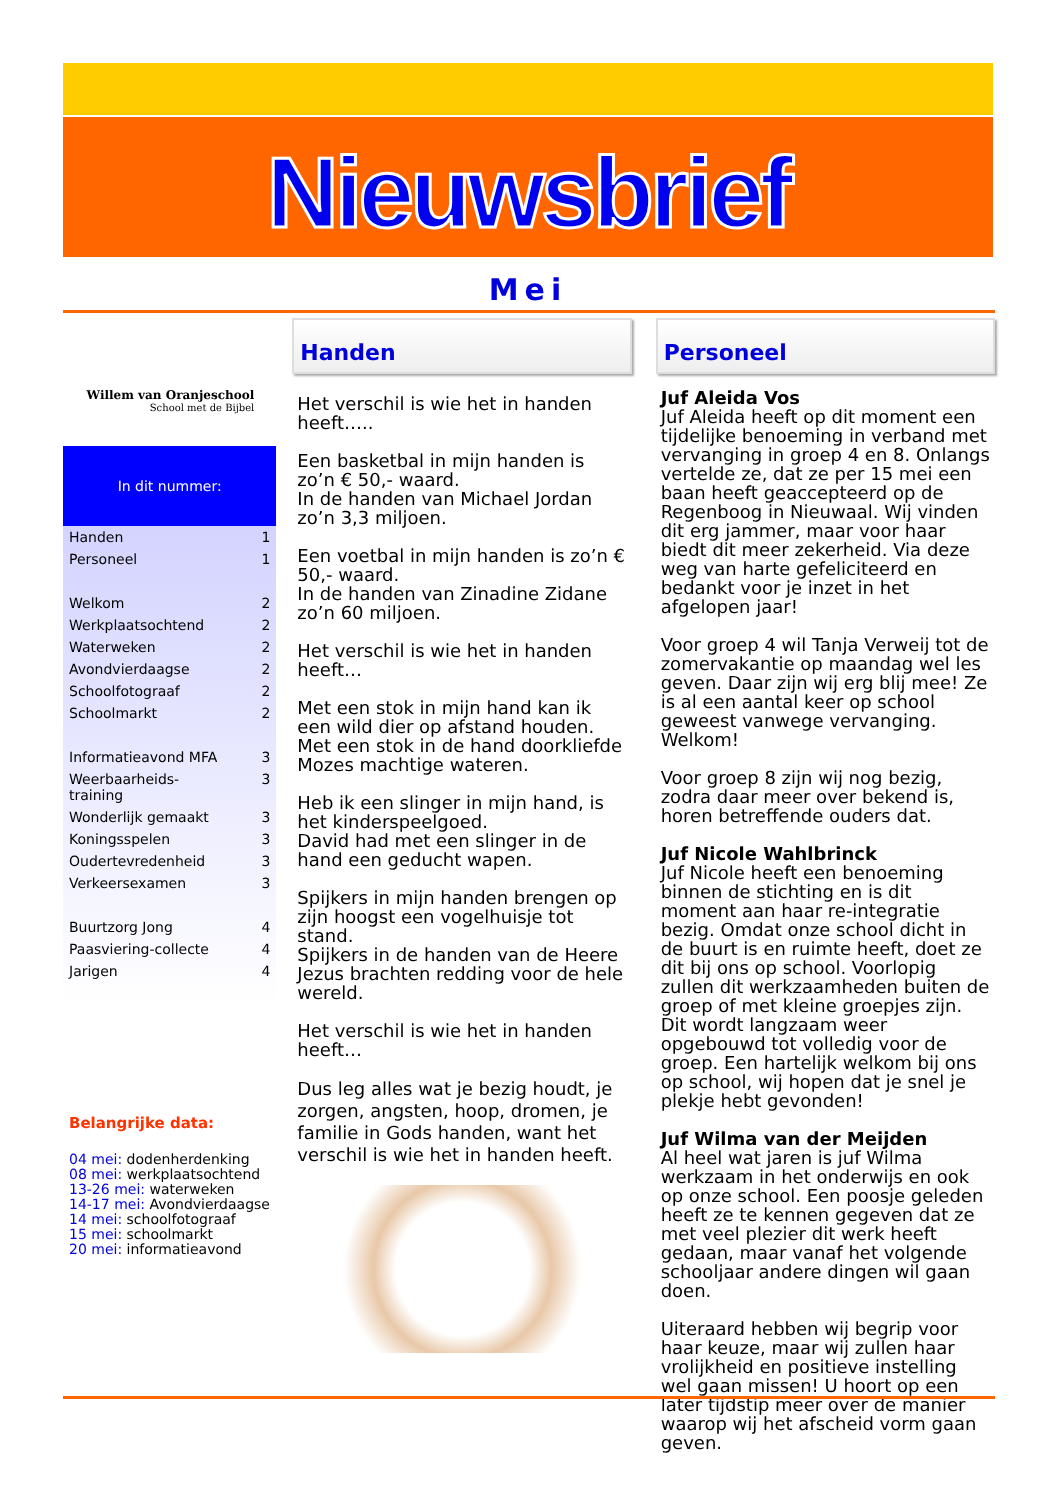Nieuwsbrief
Mei
Willem van Oranjeschool
School met de Bijbel
In dit nummer:
Handen 1
Personeel 1
Welkom 2
Werkplaatsochtend 2
Waterweken 2
Avondvierdaagse 2
Schoolfotograaf 2
Schoolmarkt 2
Informatieavond MFA 3
Weerbaarheids-
training 3
Wonderlijk gemaakt 3
Koningsspelen 3
Oudertevredenheid 3
Verkeersexamen 3
Buurtzorg Jong 4
Paasviering-collecte 4
Jarigen 4
Belangrijke data:
04 mei: dodenherdenking
08 mei: werkplaatsochtend
13-26 mei: waterweken
14-17 mei: Avondvierdaagse
14 mei: schoolfotograaf
15 mei: schoolmarkt
20 mei: informatieavond
Handen
Het verschil is wie het in handen heeft…..
Een basketbal in mijn handen is zo’n € 50,- waard.
In de handen van Michael Jordan zo’n 3,3 miljoen.
Een voetbal in mijn handen is zo’n € 50,- waard.
In de handen van Zinadine Zidane zo’n 60 miljoen.
Het verschil is wie het in handen heeft…
Met een stok in mijn hand kan ik een wild dier op afstand houden.
Met een stok in de hand doorkliefde Mozes machtige wateren.
Heb ik een slinger in mijn hand, is het kinderspeelgoed.
David had met een slinger in de hand een geducht wapen.
Spijkers in mijn handen brengen op zijn hoogst een vogelhuisje tot stand.
Spijkers in de handen van de Heere Jezus brachten redding voor de hele wereld.
Het verschil is wie het in handen heeft…
Dus leg alles wat je bezig houdt, je zorgen, angsten, hoop, dromen, je familie in Gods handen, want het verschil is wie het in handen heeft.
Personeel
Juf Aleida Vos
Juf Aleida heeft op dit moment een tijdelijke benoeming in verband met vervanging in groep 4 en 8. Onlangs vertelde ze, dat ze per 15 mei een baan heeft geaccepteerd op de Regenboog in Nieuwaal. Wij vinden dit erg jammer, maar voor haar biedt dit meer zekerheid. Via deze weg van harte gefeliciteerd en bedankt voor je inzet in het afgelopen jaar!
Voor groep 4 wil Tanja Verweij tot de zomervakantie op maandag wel les geven. Daar zijn wij erg blij mee! Ze is al een aantal keer op school geweest vanwege vervanging. Welkom!
Voor groep 8 zijn wij nog bezig, zodra daar meer over bekend is, horen betreffende ouders dat.
Juf Nicole Wahlbrinck
Juf Nicole heeft een benoeming binnen de stichting en is dit moment aan haar re-integratie bezig. Omdat onze school dicht in de buurt is en ruimte heeft, doet ze dit bij ons op school. Voorlopig zullen dit werkzaamheden buiten de groep of met kleine groepjes zijn. Dit wordt langzaam weer opgebouwd tot volledig voor de groep. Een hartelijk welkom bij ons op school, wij hopen dat je snel je plekje hebt gevonden!
Juf Wilma van der Meijden
Al heel wat jaren is juf Wilma werkzaam in het onderwijs en ook op onze school. Een poosje geleden heeft ze te kennen gegeven dat ze met veel plezier dit werk heeft gedaan, maar vanaf het volgende schooljaar andere dingen wil gaan doen.
Uiteraard hebben wij begrip voor haar keuze, maar wij zullen haar vrolijkheid en positieve instelling wel gaan missen! U hoort op een later tijdstip meer over de manier waarop wij het afscheid vorm gaan geven.